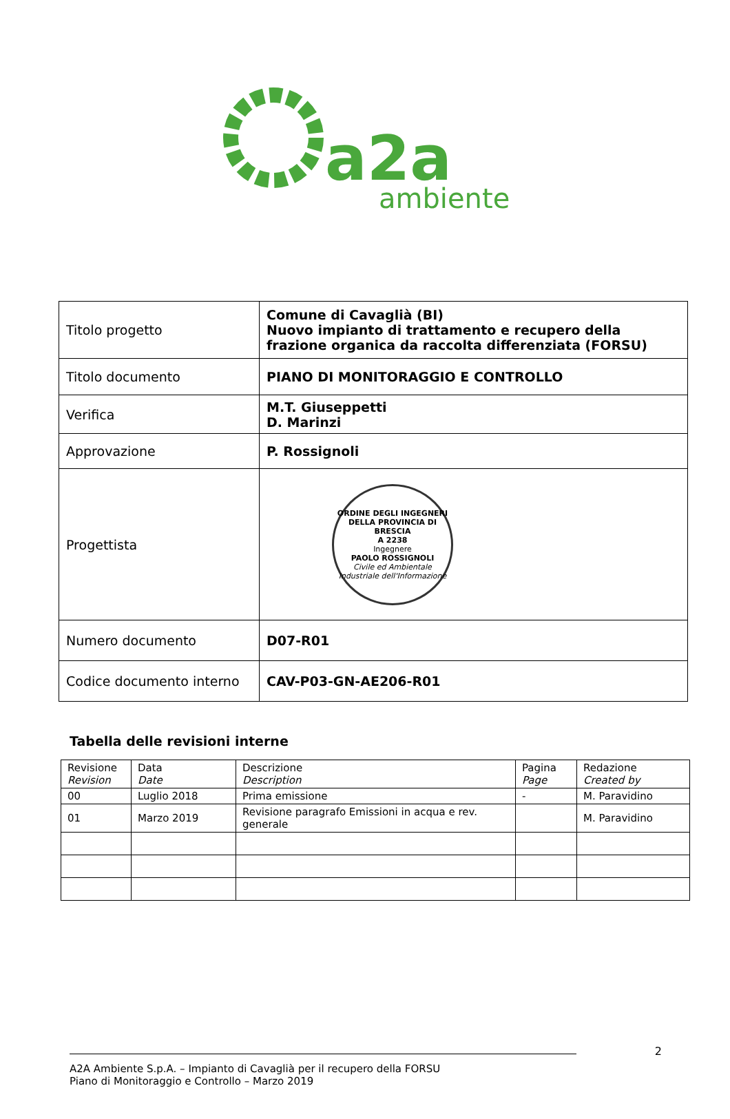a2a
ambiente
| Titolo progetto | Comune di Cavaglià (BI) Nuovo impianto di trattamento e recupero della frazione organica da raccolta differenziata (FORSU) |
| Titolo documento | PIANO DI MONITORAGGIO E CONTROLLO |
| Verifica | M.T. Giuseppetti D. Marinzi |
| Approvazione | P. Rossignoli |
| Progettista | ORDINE DEGLI INGEGNERI DELLA PROVINCIA DI BRESCIA A 2238 Ingegnere PAOLO ROSSIGNOLI Civile ed Ambientale Industriale dell'Informazione |
| Numero documento | D07-R01 |
| Codice documento interno | CAV-P03-GN-AE206-R01 |
Tabella delle revisioni interne
| Revisione Revision | Data Date | Descrizione Description | Pagina Page | Redazione Created by |
| 00 | Luglio 2018 | Prima emissione | - | M. Paravidino |
| 01 | Marzo 2019 | Revisione paragrafo Emissioni in acqua e rev. generale | | M. Paravidino |
2
A2A Ambiente S.p.A. – Impianto di Cavaglià per il recupero della FORSU
Piano di Monitoraggio e Controllo – Marzo 2019